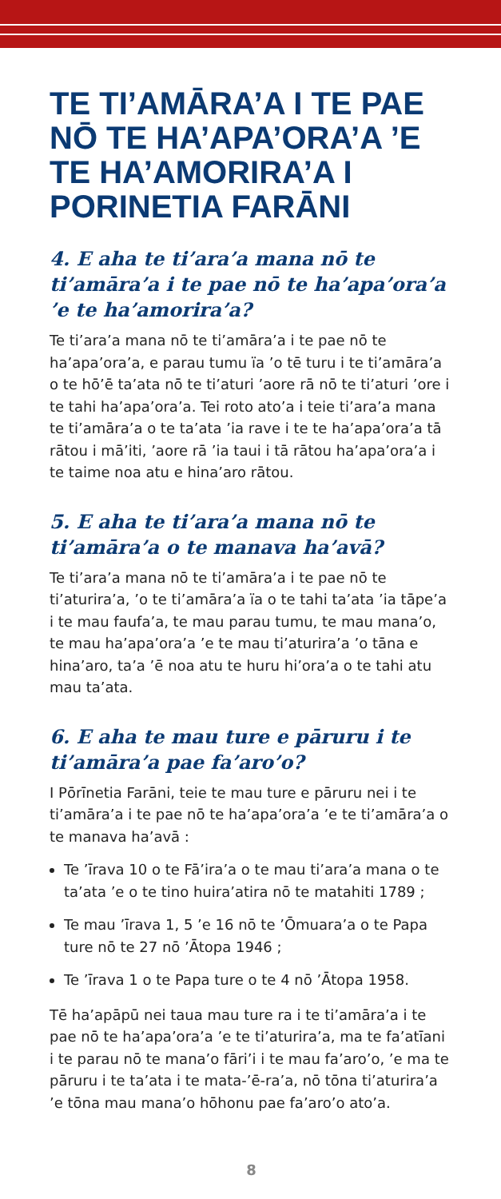TE TI’AMĀRA’A I TE PAE NŌ TE HA’APA’ORA’A ’E TE HA’AMORIRA’A I PORINETIA FARĀNI
4. E aha te ti’ara’a mana nō te ti’amāra’a i te pae nō te ha’apa’ora’a ’e te ha’amorira’a?
Te ti’ara’a mana nō te ti’amāra’a i te pae nō te ha’apa’ora’a, e parau tumu ïa ’o tē turu i te ti’amāra’a o te hō’ē ta’ata nō te ti’aturi ’aore rā nō te ti’aturi ’ore i te tahi ha’apa’ora’a. Tei roto ato’a i teie ti’ara’a mana te ti’amāra’a o te ta’ata ’ia rave i te te ha’apa’ora’a tā rātou i mā’iti, ’aore rā ’ia taui i tā rātou ha’apa’ora’a i te taime noa atu e hina’aro rātou.
5. E aha te ti’ara’a mana nō te ti’amāra’a o te manava ha’avā?
Te ti’ara’a mana nō te ti’amāra’a i te pae nō te ti’aturira’a, ’o te ti’amāra’a ïa o te tahi ta’ata ’ia tāpe’a i te mau faufa’a, te mau parau tumu, te mau mana’o, te mau ha’apa’ora’a ’e te mau ti’aturira’a ’o tāna e hina’aro, ta’a ’ē noa atu te huru hi’ora’a o te tahi atu mau ta’ata.
6. E aha te mau ture e pāruru i te ti’amāra’a pae fa’aro’o?
I Pōrīnetia Farāni, teie te mau ture e pāruru nei i te ti’amāra’a i te pae nō te ha’apa’ora’a ’e te ti’amāra’a o te manava ha’avā :
Te ’īrava 10 o te Fā’ira’a o te mau ti’ara’a mana o te ta’ata ’e o te tino huira’atira nō te matahiti 1789 ;
Te mau ’īrava 1, 5 ’e 16 nō te ’Ōmuara’a o te Papa ture nō te 27 nō ’Ātopa 1946 ;
Te ’īrava 1 o te Papa ture o te 4 nō ’Ātopa 1958.
Tē ha’apāpū nei taua mau ture ra i te ti’amāra’a i te pae nō te ha’apa’ora’a ’e te ti’aturira’a, ma te fa’atīani i te parau nō te mana’o fāri’i i te mau fa’aro’o, ’e ma te pāruru i te ta’ata i te mata-’ē-ra’a, nō tōna ti’aturira’a ’e tōna mau mana’o hōhonu pae fa’aro’o ato’a.
8